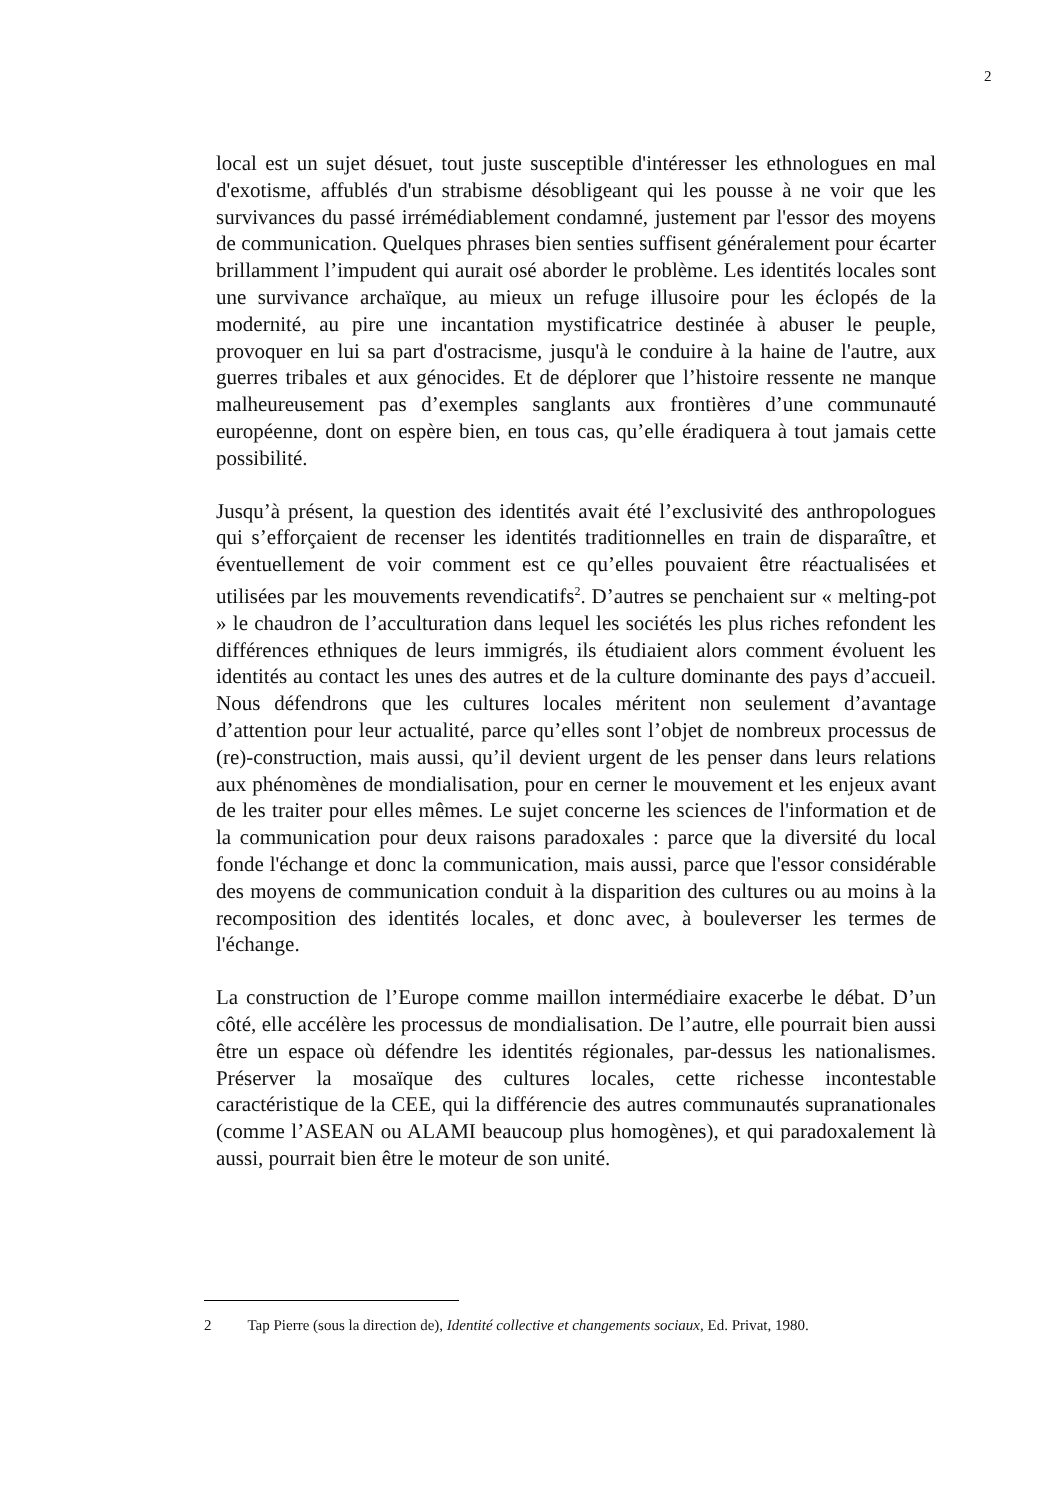2
local est un sujet désuet, tout juste susceptible d'intéresser les ethnologues en mal d'exotisme, affublés d'un strabisme désobligeant qui les pousse à ne voir que les survivances du passé irrémédiablement condamné, justement par l'essor des moyens de communication. Quelques phrases bien senties suffisent généralement pour écarter brillamment l’impudent qui aurait osé aborder le problème. Les identités locales sont une survivance archaïque, au mieux un refuge illusoire pour les éclopés de la modernité, au pire une incantation mystificatrice destinée à abuser le peuple, provoquer en lui sa part d'ostracisme, jusqu'à le conduire à la haine de l'autre, aux guerres tribales et aux génocides. Et de déplorer que l’histoire ressente ne manque malheureusement pas d’exemples sanglants aux frontières d’une communauté européenne, dont on espère bien, en tous cas, qu’elle éradiquera à tout jamais cette possibilité.
Jusqu’à présent, la question des identités avait été l’exclusivité des anthropologues qui s’efforçaient de recenser les identités traditionnelles en train de disparaître, et éventuellement de voir comment est ce qu’elles pouvaient être réactualisées et utilisées par les mouvements revendicatifs<sup>2</sup>. D’autres se penchaient sur « melting-pot » le chaudron de l’acculturation dans lequel les sociétés les plus riches refondent les différences ethniques de leurs immigrés, ils étudiaient alors comment évoluent les identités au contact les unes des autres et de la culture dominante des pays d’accueil. Nous défendrons que les cultures locales méritent non seulement d’avantage d’attention pour leur actualité, parce qu’elles sont l’objet de nombreux processus de (re)-construction, mais aussi, qu’il devient urgent de les penser dans leurs relations aux phénomènes de mondialisation, pour en cerner le mouvement et les enjeux avant de les traiter pour elles mêmes. Le sujet concerne les sciences de l'information et de la communication pour deux raisons paradoxales : parce que la diversité du local fonde l'échange et donc la communication, mais aussi, parce que l'essor considérable des moyens de communication conduit à la disparition des cultures ou au moins à la recomposition des identités locales, et donc avec, à bouleverser les termes de l'échange.
La construction de l’Europe comme maillon intermédiaire exacerbe le débat. D’un côté, elle accélère les processus de mondialisation. De l’autre, elle pourrait bien aussi être un espace où défendre les identités régionales, par-dessus les nationalismes. Préserver la mosaïque des cultures locales, cette richesse incontestable caractéristique de la CEE, qui la différencie des autres communautés supranationales (comme l’ASEAN ou ALAMI beaucoup plus homogènes), et qui paradoxalement là aussi, pourrait bien être le moteur de son unité.
2 Tap Pierre (sous la direction de), Identité collective et changements sociaux, Ed. Privat, 1980.